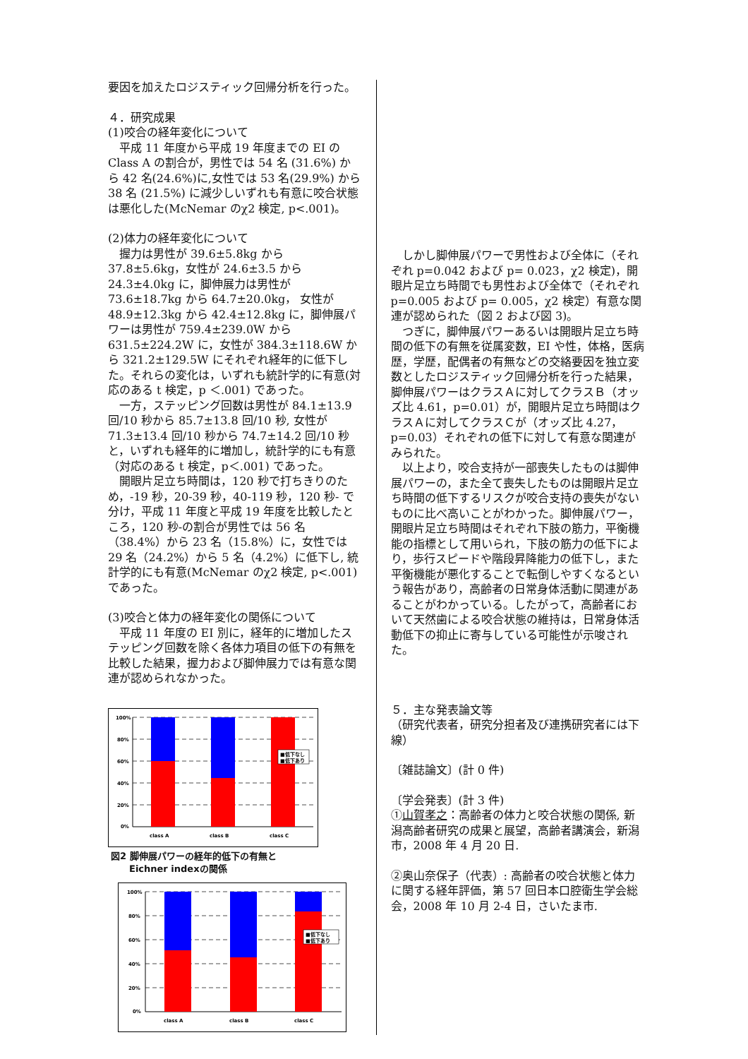要因を加えたロジスティック回帰分析を行った。
４．研究成果
(1)咬合の経年変化について
　平成 11 年度から平成 19 年度までの EI の Class A の割合が，男性では 54 名 (31.6%) から 42 名(24.6%)に,女性では 53 名(29.9%) から 38 名 (21.5%) に減少しいずれも有意に咬合状態は悪化した(McNemar のχ2 検定, p<.001)。
(2)体力の経年変化について
　握力は男性が 39.6±5.8kg から 37.8±5.6kg，女性が 24.6±3.5 から 24.3±4.0kg に，脚伸展力は男性が 73.6±18.7kg から 64.7±20.0kg， 女性が 48.9±12.3kg から 42.4±12.8kg に，脚伸展パワーは男性が 759.4±239.0W から 631.5±224.2W に，女性が 384.3±118.6W から 321.2±129.5W にそれぞれ経年的に低下した。それらの変化は，いずれも統計学的に有意(対応のある t 検定，p ＜.001) であった。
　一方，ステッピング回数は男性が 84.1±13.9 回/10 秒から 85.7±13.8 回/10 秒, 女性が 71.3±13.4 回/10 秒から 74.7±14.2 回/10 秒と，いずれも経年的に増加し，統計学的にも有意（対応のある t 検定，p＜.001) であった。
　開眼片足立ち時間は，120 秒で打ちきりのため，-19 秒，20-39 秒，40-119 秒，120 秒- で分け，平成 11 年度と平成 19 年度を比較したところ，120 秒-の割合が男性では 56 名（38.4%）から 23 名（15.8%）に，女性では 29 名（24.2%）から 5 名（4.2%）に低下し, 統計学的にも有意(McNemar のχ2 検定, p<.001)であった。
(3)咬合と体力の経年変化の関係について
　平成 11 年度の EI 別に，経年的に増加したステッピング回数を除く各体力項目の低下の有無を比較した結果，握力および脚伸展力では有意な関連が認められなかった。
■低下なし
■低下あり
100%
80%
60%
40%
20%
0%
class A
class B
class C
図2 脚伸展パワーの経年的低下の有無と
　　Eichner indexの関係
■低下なし
■低下あり
100%
80%
60%
40%
20%
0%
class A
class B
class C
　しかし脚伸展パワーで男性および全体に（それぞれ p=0.042 および p= 0.023，χ2 検定)，開眼片足立ち時間でも男性および全体で（それぞれ p=0.005 および p= 0.005，χ2 検定）有意な関連が認められた（図 2 および図 3)。
　つぎに，脚伸展パワーあるいは開眼片足立ち時間の低下の有無を従属変数，EI や性，体格，医病歴，学歴，配偶者の有無などの交絡要因を独立変数としたロジスティック回帰分析を行った結果，脚伸展パワーはクラスＡに対してクラスＢ（オッズ比 4.61，p=0.01）が，開眼片足立ち時間はクラスＡに対してクラスＣが（オッズ比 4.27，p=0.03）それぞれの低下に対して有意な関連がみられた。
　以上より，咬合支持が一部喪失したものは脚伸展パワーの，また全て喪失したものは開眼片足立ち時間の低下するリスクが咬合支持の喪失がないものに比べ高いことがわかった。脚伸展パワー，開眼片足立ち時間はそれぞれ下肢の筋力，平衡機能の指標として用いられ，下肢の筋力の低下により，歩行スピードや階段昇降能力の低下し，また平衡機能が悪化することで転倒しやすくなるという報告があり，高齢者の日常身体活動に関連があることがわかっている。したがって，高齢者において天然歯による咬合状態の維持は，日常身体活動低下の抑止に寄与している可能性が示唆された。
５．主な発表論文等
（研究代表者，研究分担者及び連携研究者には下線）
〔雑誌論文〕(計 0 件)
〔学会発表〕(計 3 件)
①山賀孝之：高齢者の体力と咬合状態の関係, 新潟高齢者研究の成果と展望，高齢者講演会，新潟市，2008 年 4 月 20 日.
②奥山奈保子（代表）: 高齢者の咬合状態と体力に関する経年評価，第 57 回日本口腔衛生学会総会，2008 年 10 月 2-4 日，さいたま市.